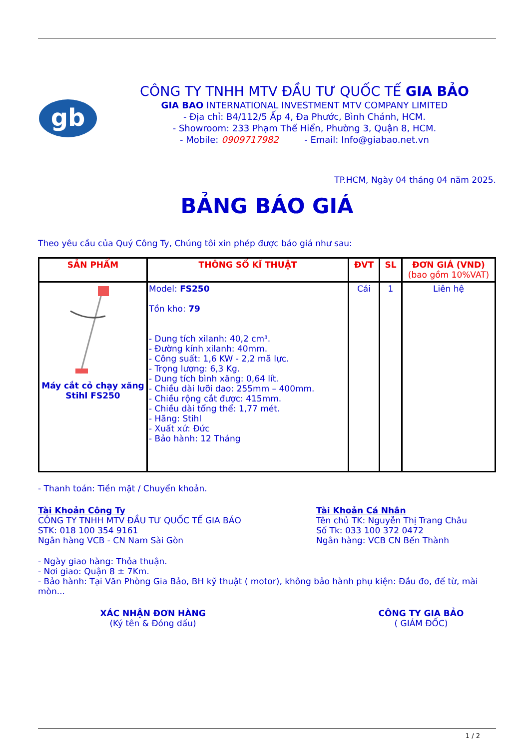gb
CÔNG TY TNHH MTV ĐẦU TƯ QUỐC TẾ GIA BẢO
GIA BAO INTERNATIONAL INVESTMENT MTV COMPANY LIMITED
- Địa chỉ: B4/112/5 Ấp 4, Đa Phước, Bình Chánh, HCM.
- Showroom: 233 Phạm Thế Hiển, Phường 3, Quận 8, HCM.
- Mobile: 0909717982 - Email: Info@giabao.net.vn
TP.HCM, Ngày 04 tháng 04 năm 2025.
BẢNG BÁO GIÁ
Theo yêu cầu của Quý Công Ty, Chúng tôi xin phép được báo giá như sau:
| SẢN PHẨM | THÔNG SỐ KĨ THUẬT | ĐVT | SL | ĐƠN GIÁ (VND) (bao gồm 10%VAT) |
| --- | --- | --- | --- | --- |
| Máy cắt cỏ chạy xăng Stihl FS250 | Model: FS250 Tồn kho: 79 - Dung tích xilanh: 40,2 cm³. - Đường kính xilanh: 40mm. - Công suất: 1,6 KW - 2,2 mã lực. - Trọng lượng: 6,3 Kg. - Dung tích bình xăng: 0,64 lít. - Chiều dài lưỡi dao: 255mm – 400mm. - Chiều rộng cắt được: 415mm. - Chiều dài tổng thể: 1,77 mét. - Hãng: Stihl - Xuất xứ: Đức - Bảo hành: 12 Tháng | Cái | 1 | Liên hệ |
- Thanh toán: Tiền mặt / Chuyển khoản.
Tài Khoản Công Ty
CÔNG TY TNHH MTV ĐẦU TƯ QUỐC TẾ GIA BẢO
STK: 018 100 354 9161
Ngân hàng VCB - CN Nam Sài Gòn
Tài Khoản Cá Nhân
Tên chủ TK: Nguyễn Thị Trang Châu
Số Tk: 033 100 372 0472
Ngân hàng: VCB CN Bến Thành
- Ngày giao hàng: Thỏa thuận.
- Nơi giao: Quận 8 ± 7Km.
- Bảo hành: Tại Văn Phòng Gia Bảo, BH kỹ thuật ( motor), không bảo hành phụ kiện: Đầu đo, đế từ, mài mòn...
XÁC NHẬN ĐƠN HÀNG
(Ký tên & Đóng dấu)
CÔNG TY GIA BẢO
( GIÁM ĐỐC)
1 / 2